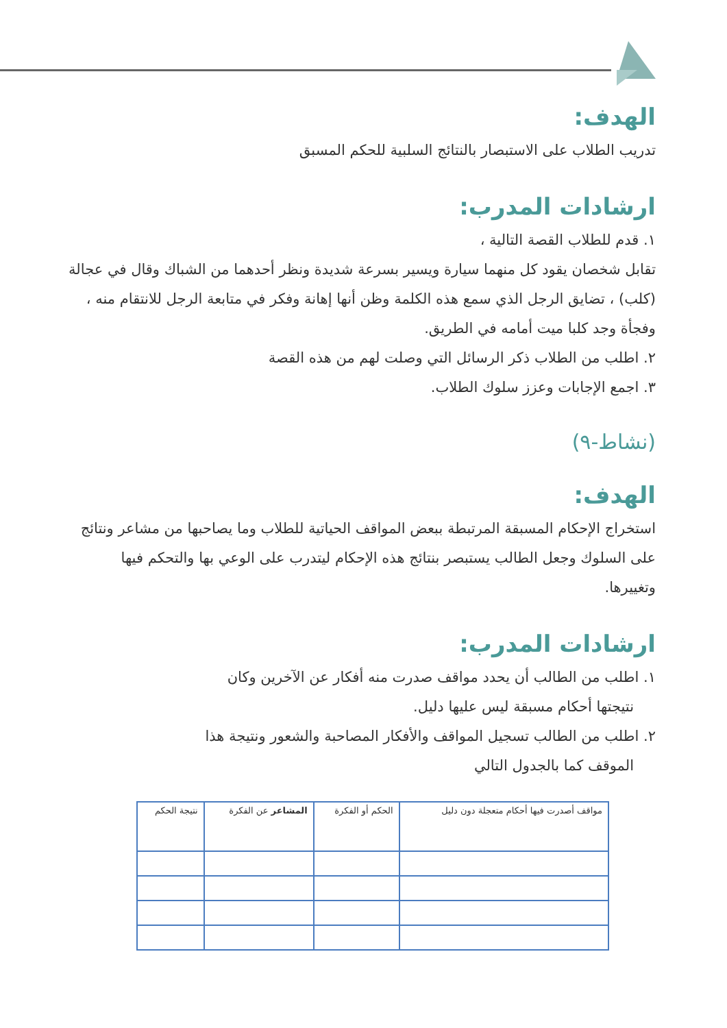الهدف:
تدريب الطلاب على الاستبصار بالنتائج السلبية للحكم المسبق
ارشادات المدرب:
١. قدم للطلاب القصة التالية ،
تقابل شخصان يقود كل منهما سيارة ويسير بسرعة شديدة ونظر أحدهما من الشباك وقال في عجالة (كلب) ، تضايق الرجل الذي سمع هذه الكلمة وظن أنها إهانة وفكر في متابعة الرجل للانتقام منه ، وفجأة وجد كلبا ميت أمامه في الطريق.
٢. اطلب من الطلاب ذكر الرسائل التي وصلت لهم من هذه القصة
٣. اجمع الإجابات وعزز سلوك الطلاب.
(نشاط-٩)
الهدف:
استخراج الإحكام المسبقة المرتبطة ببعض المواقف الحياتية للطلاب وما يصاحبها من مشاعر ونتائج على السلوك وجعل الطالب يستبصر بنتائج هذه الإحكام ليتدرب على الوعي بها والتحكم فيها وتغييرها.
ارشادات المدرب:
١. اطلب من الطالب أن يحدد مواقف صدرت منه أفكار عن الآخرين وكان
نتيجتها أحكام مسبقة ليس عليها دليل.
٢. اطلب من الطالب تسجيل المواقف والأفكار المصاحبة والشعور ونتيجة هذا
الموقف كما بالجدول التالي
| مواقف أصدرت فيها أحكام متعجلة دون دليل | الحكم أو الفكرة | المشاعر عن الفكرة | نتيجة الحكم |